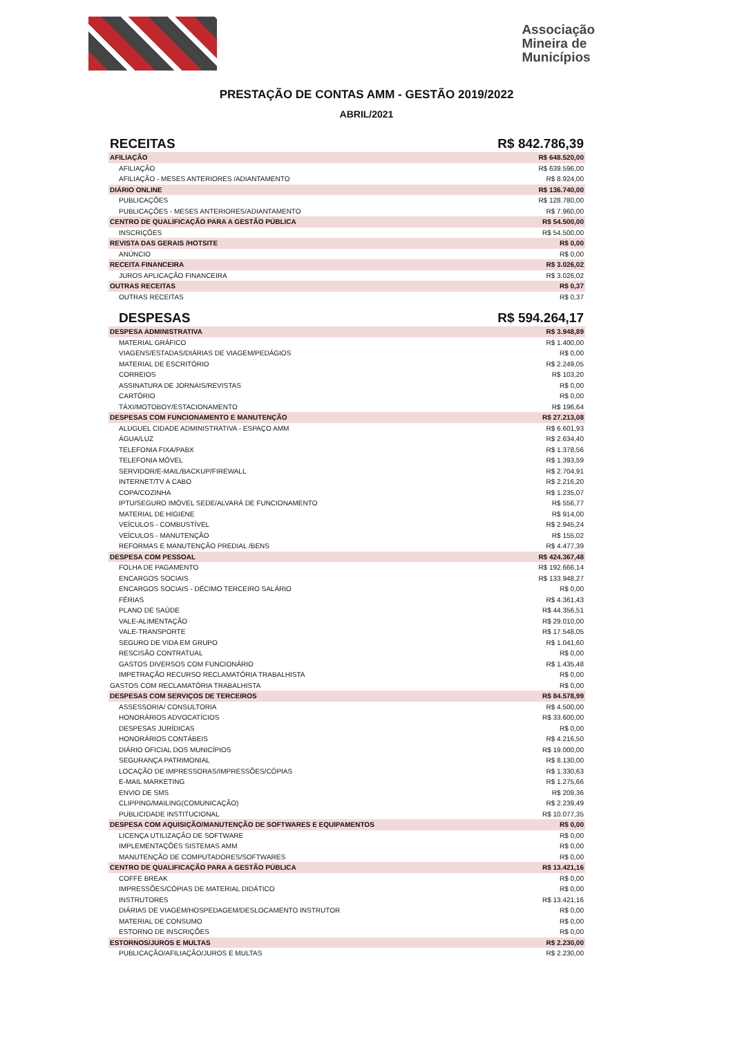Associação
Mineira de
Municípios
PRESTAÇÃO DE CONTAS AMM - GESTÃO 2019/2022
ABRIL/2021
| RECEITAS | R$ 842.786,39 |
| AFILIAÇÃO | R$ 648.520,00 |
| AFILIAÇÃO | R$ 639.596,00 |
| AFILIAÇÃO - MESES ANTERIORES /ADIANTAMENTO | R$ 8.924,00 |
| DIÁRIO ONLINE | R$ 136.740,00 |
| PUBLICAÇÕES | R$ 128.780,00 |
| PUBLICAÇÕES - MESES ANTERIORES/ADIANTAMENTO | R$ 7.960,00 |
| CENTRO DE QUALIFICAÇÃO PARA A GESTÃO PÚBLICA | R$ 54.500,00 |
| INSCRIÇÕES | R$ 54.500,00 |
| REVISTA DAS GERAIS /HOTSITE | R$ 0,00 |
| ANÚNCIO | R$ 0,00 |
| RECEITA FINANCEIRA | R$ 3.026,02 |
| JUROS APLICAÇÃO FINANCEIRA | R$ 3.026,02 |
| OUTRAS RECEITAS | R$ 0,37 |
| OUTRAS RECEITAS | R$ 0,37 |
| DESPESAS | R$ 594.264,17 |
| DESPESA ADMINISTRATIVA | R$ 3.948,89 |
| MATERIAL GRÁFICO | R$ 1.400,00 |
| VIAGENS/ESTADAS/DIÁRIAS DE VIAGEM/PEDÁGIOS | R$ 0,00 |
| MATERIAL DE ESCRITÓRIO | R$ 2.249,05 |
| CORREIOS | R$ 103,20 |
| ASSINATURA DE JORNAIS/REVISTAS | R$ 0,00 |
| CARTÓRIO | R$ 0,00 |
| TÁXI/MOTOBOY/ESTACIONAMENTO | R$ 196,64 |
| DESPESAS COM FUNCIONAMENTO E MANUTENÇÃO | R$ 27.213,08 |
| ALUGUEL CIDADE ADMINISTRATIVA - ESPAÇO AMM | R$ 6.601,93 |
| ÁGUA/LUZ | R$ 2.634,40 |
| TELEFONIA FIXA/PABX | R$ 1.378,56 |
| TELEFONIA MÓVEL | R$ 1.393,59 |
| SERVIDOR/E-MAIL/BACKUP/FIREWALL | R$ 2.704,91 |
| INTERNET/TV A CABO | R$ 2.216,20 |
| COPA/COZINHA | R$ 1.235,07 |
| IPTU/SEGURO IMÓVEL SEDE/ALVARÁ DE FUNCIONAMENTO | R$ 556,77 |
| MATERIAL DE HIGIENE | R$ 914,00 |
| VEÍCULOS - COMBUSTÍVEL | R$ 2.945,24 |
| VEÍCULOS - MANUTENÇÃO | R$ 155,02 |
| REFORMAS E MANUTENÇÃO PREDIAL /BENS | R$ 4.477,39 |
| DESPESA COM PESSOAL | R$ 424.367,48 |
| FOLHA DE PAGAMENTO | R$ 192.666,14 |
| ENCARGOS SOCIAIS | R$ 133.948,27 |
| ENCARGOS SOCIAIS - DÉCIMO TERCEIRO SALÁRIO | R$ 0,00 |
| FÉRIAS | R$ 4.361,43 |
| PLANO DE SAÚDE | R$ 44.356,51 |
| VALE-ALIMENTAÇÃO | R$ 29.010,00 |
| VALE-TRANSPORTE | R$ 17.548,05 |
| SEGURO DE VIDA EM GRUPO | R$ 1.041,60 |
| RESCISÃO CONTRATUAL | R$ 0,00 |
| GASTOS DIVERSOS COM FUNCIONÁRIO | R$ 1.435,48 |
| IMPETRAÇÃO RECURSO RECLAMATÓRIA TRABALHISTA | R$ 0,00 |
| GASTOS COM RECLAMATÓRIA TRABALHISTA | R$ 0,00 |
| DESPESAS COM SERVIÇOS DE TERCEIROS | R$ 84.578,99 |
| ASSESSORIA/ CONSULTORIA | R$ 4.500,00 |
| HONORÁRIOS ADVOCATÍCIOS | R$ 33.600,00 |
| DESPESAS JURÍDICAS | R$ 0,00 |
| HONORÁRIOS CONTÁBEIS | R$ 4.216,50 |
| DIÁRIO OFICIAL DOS MUNICÍPIOS | R$ 19.000,00 |
| SEGURANÇA PATRIMONIAL | R$ 8.130,00 |
| LOCAÇÃO DE IMPRESSORAS/IMPRESSÕES/CÓPIAS | R$ 1.330,63 |
| E-MAIL MARKETING | R$ 1.275,66 |
| ENVIO DE SMS | R$ 209,36 |
| CLIPPING/MAILING(COMUNICAÇÃO) | R$ 2.239,49 |
| PUBLICIDADE INSTITUCIONAL | R$ 10.077,35 |
| DESPESA COM AQUISIÇÃO/MANUTENÇÃO DE SOFTWARES E EQUIPAMENTOS | R$ 0,00 |
| LICENÇA UTILIZAÇÃO DE SOFTWARE | R$ 0,00 |
| IMPLEMENTAÇÕES SISTEMAS AMM | R$ 0,00 |
| MANUTENÇÃO DE COMPUTADORES/SOFTWARES | R$ 0,00 |
| CENTRO DE QUALIFICAÇÃO PARA A GESTÃO PÚBLICA | R$ 13.421,16 |
| COFFE BREAK | R$ 0,00 |
| IMPRESSÕES/CÓPIAS DE MATERIAL DIDÁTICO | R$ 0,00 |
| INSTRUTORES | R$ 13.421,16 |
| DIÁRIAS DE VIAGEM/HOSPEDAGEM/DESLOCAMENTO INSTRUTOR | R$ 0,00 |
| MATERIAL DE CONSUMO | R$ 0,00 |
| ESTORNO DE INSCRIÇÕES | R$ 0,00 |
| ESTORNOS/JUROS E MULTAS | R$ 2.230,00 |
| PUBLICAÇÃO/AFILIAÇÃO/JUROS E MULTAS | R$ 2.230,00 |